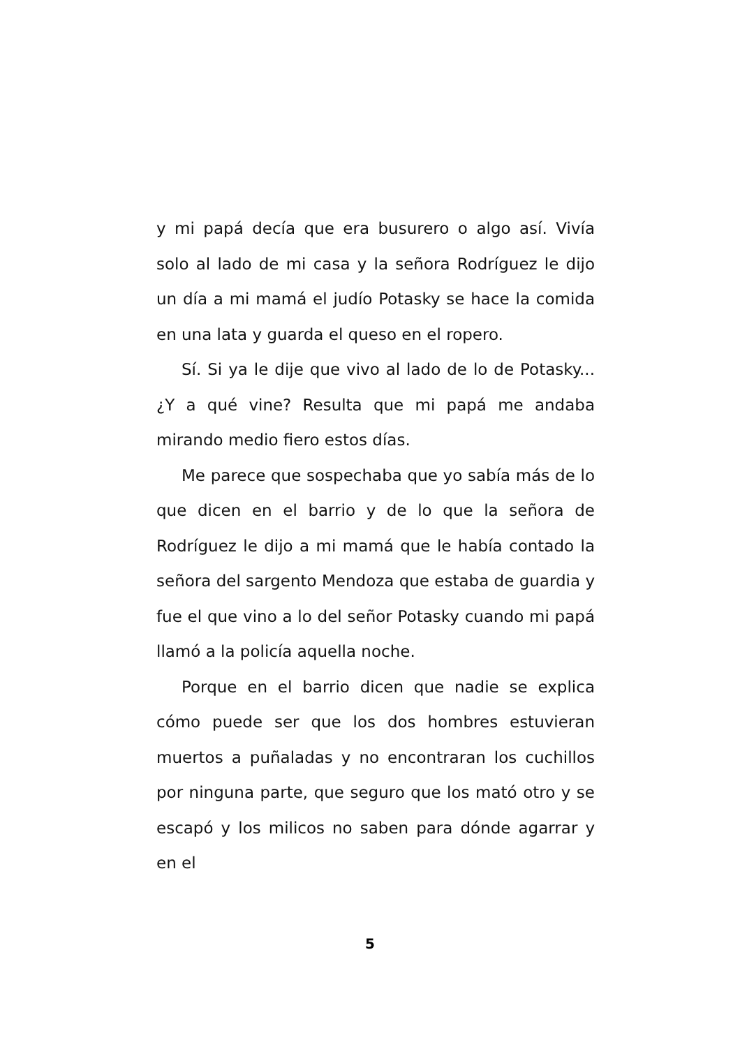y mi papá decía que era busurero o algo así. Vivía solo al lado de mi casa y la señora Rodríguez le dijo un día a mi mamá el judío Potasky se hace la comida en una lata y guarda el queso en el ropero.
Sí. Si ya le dije que vivo al lado de lo de Potasky...¿Y a qué vine? Resulta que mi papá me andaba mirando medio fiero estos días.
Me parece que sospechaba que yo sabía más de lo que dicen en el barrio y de lo que la señora de Rodríguez le dijo a mi mamá que le había contado la señora del sargento Mendoza que estaba de guardia y fue el que vino a lo del señor Potasky cuando mi papá llamó a la policía aquella noche.
Porque en el barrio dicen que nadie se explica cómo puede ser que los dos hombres estuvieran muertos a puñaladas y no encontraran los cuchillos por ninguna parte, que seguro que los mató otro y se escapó y los milicos no saben para dónde agarrar y en el
5